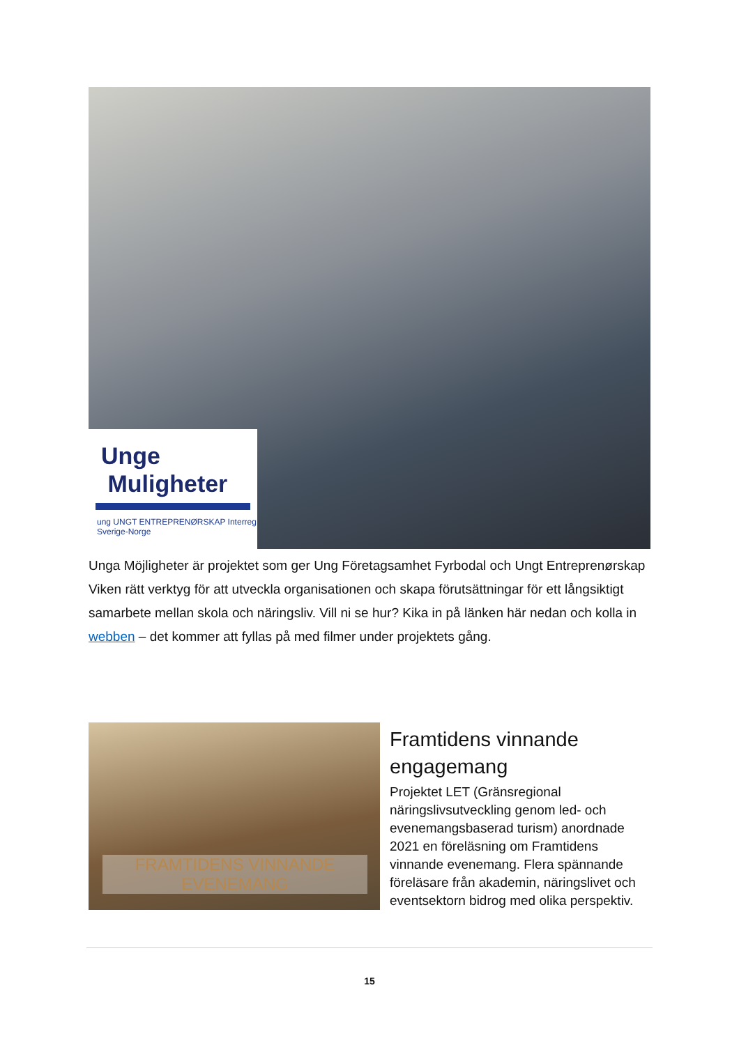Unge
Muligheter
ung UNGT ENTREPRENØRSKAP Interreg Sverige-Norge
Unga Möjligheter är projektet som ger Ung Företagsamhet Fyrbodal och Ungt Entreprenørskap Viken rätt verktyg för att utveckla organisationen och skapa förutsättningar för ett långsiktigt samarbete mellan skola och näringsliv. Vill ni se hur? Kika in på länken här nedan och kolla in webben – det kommer att fyllas på med filmer under projektets gång.
FRAMTIDENS VINNANDE EVENEMANG
Framtidens vinnande engagemang
Projektet LET (Gränsregional näringslivsutveckling genom led- och evenemangsbaserad turism) anordnade 2021 en föreläsning om Framtidens vinnande evenemang. Flera spännande föreläsare från akademin, näringslivet och eventsektorn bidrog med olika perspektiv.
15